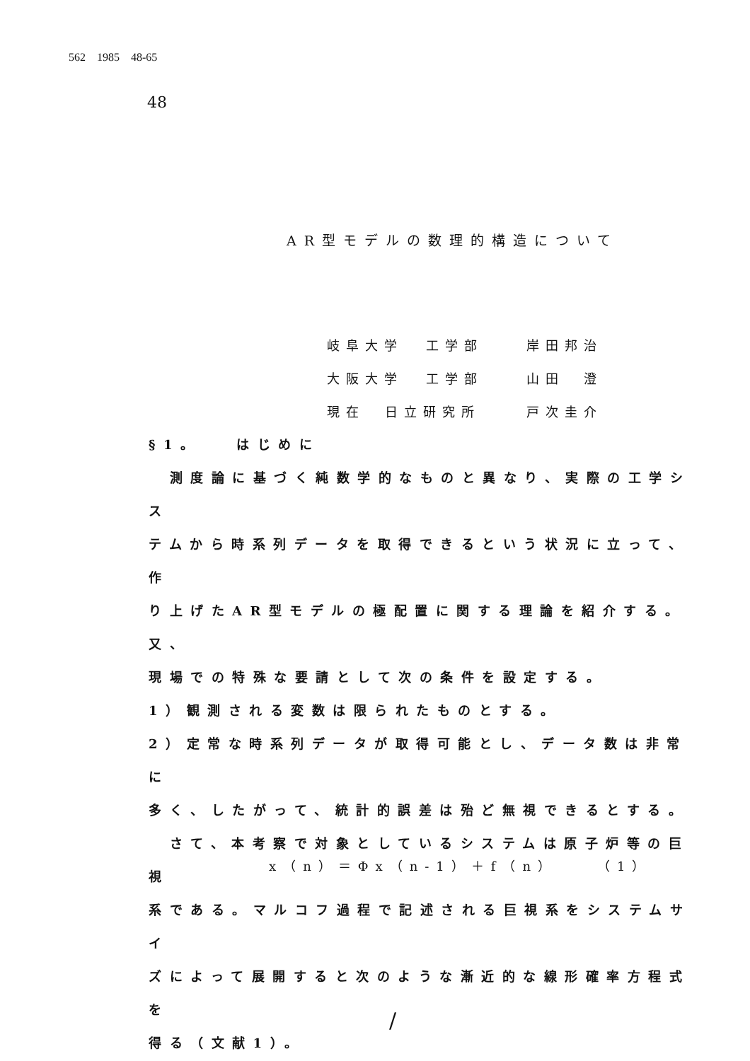562 1985 48-65
48
AR型モデルの数理的構造について
岐阜大学 工学部 岸田邦治
大阪大学 工学部 山田　澄
現在 日立研究所 戸次圭介
§1。　　はじめに
　測度論に基づく純数学的なものと異なり、実際の工学シス
テムから時系列データを取得できるという状況に立って、作
り上げたAR型モデルの極配置に関する理論を紹介する。又、
現場での特殊な要請として次の条件を設定する。
1）観測される変数は限られたものとする。
2）定常な時系列データが取得可能とし、データ数は非常に
多く、したがって、統計的誤差は殆ど無視できるとする。
　さて、本考察で対象としているシステムは原子炉等の巨視
系である。マルコフ過程で記述される巨視系をシステムサイ
ズによって展開すると次のような漸近的な線形確率方程式を
得る（文献1）。
x（n）＝Φx（n-1）＋f（n）　　（1）
/